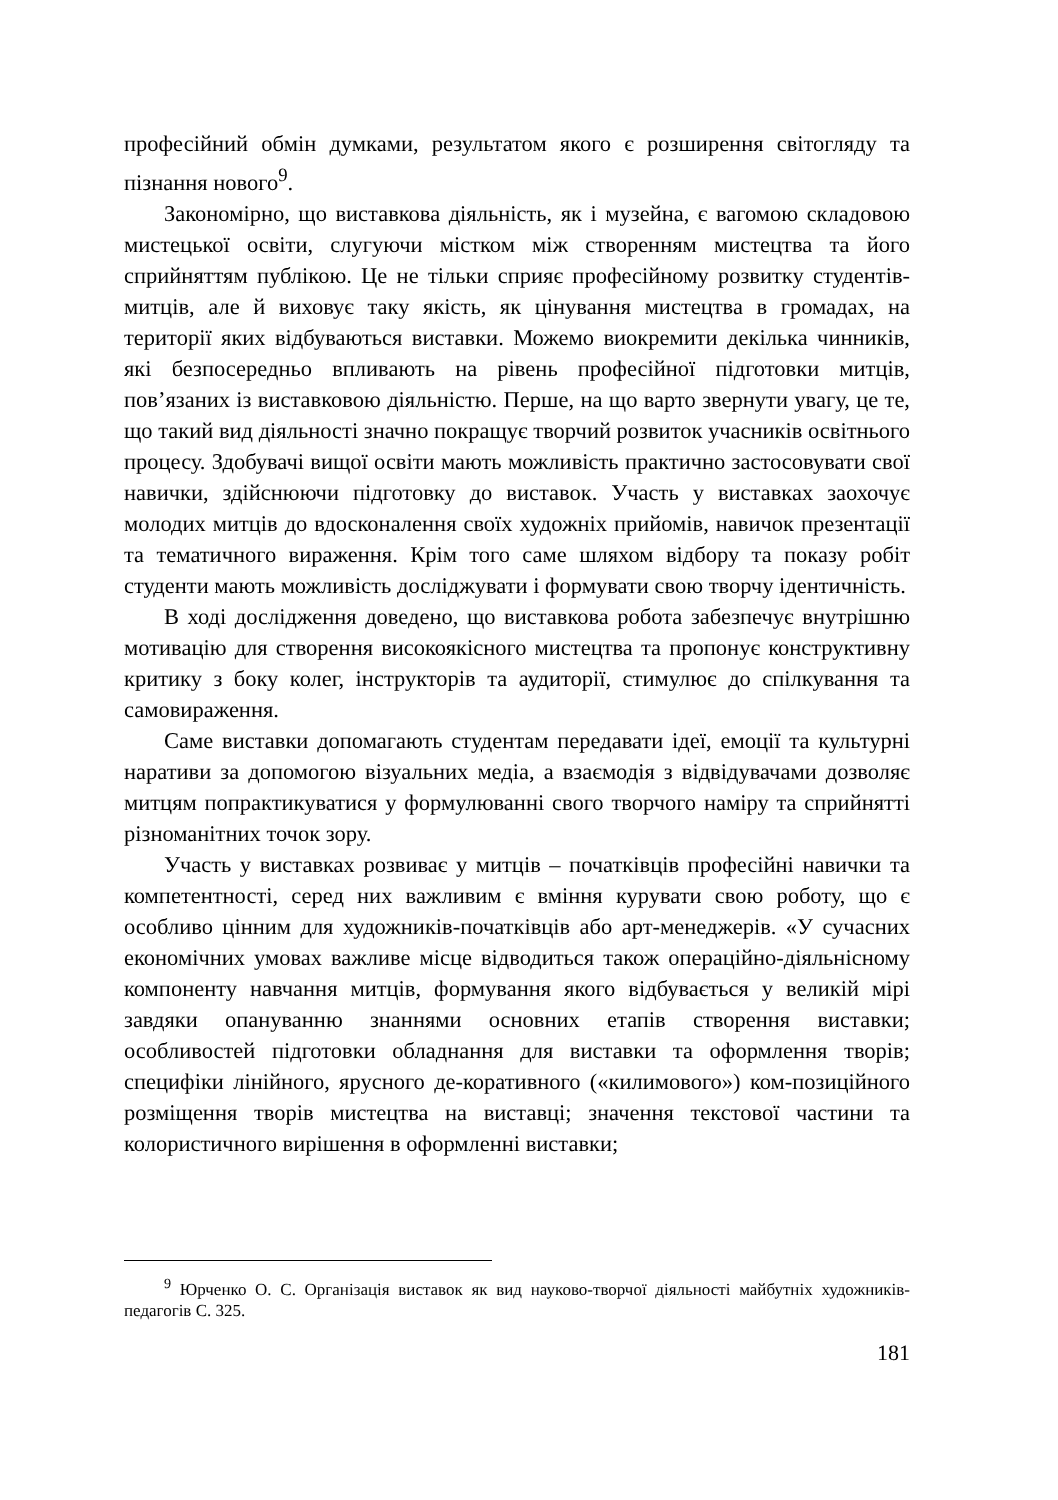професійний обмін думками, результатом якого є розширення світогляду та пізнання нового<sup>9</sup>.
Закономірно, що виставкова діяльність, як і музейна, є вагомою складовою мистецької освіти, слугуючи містком між створенням мистецтва та його сприйняттям публікою. Це не тільки сприяє професійному розвитку студентів-митців, але й виховує таку якість, як цінування мистецтва в громадах, на території яких відбуваються виставки. Можемо виокремити декілька чинників, які безпосередньо впливають на рівень професійної підготовки митців, пов’язаних із виставковою діяльністю. Перше, на що варто звернути увагу, це те, що такий вид діяльності значно покращує творчий розвиток учасників освітнього процесу. Здобувачі вищої освіти мають можливість практично застосовувати свої навички, здійснюючи підготовку до виставок. Участь у виставках заохочує молодих митців до вдосконалення своїх художніх прийомів, навичок презентації та тематичного вираження. Крім того саме шляхом відбору та показу робіт студенти мають можливість досліджувати і формувати свою творчу ідентичність.
В ході дослідження доведено, що виставкова робота забезпечує внутрішню мотивацію для створення високоякісного мистецтва та пропонує конструктивну критику з боку колег, інструкторів та аудиторії, стимулює до спілкування та самовираження.
Саме виставки допомагають студентам передавати ідеї, емоції та культурні наративи за допомогою візуальних медіа, а взаємодія з відвідувачами дозволяє митцям попрактикуватися у формулюванні свого творчого наміру та сприйнятті різноманітних точок зору.
Участь у виставках розвиває у митців – початківців професійні навички та компетентності, серед них важливим є вміння курувати свою роботу, що є особливо цінним для художників-початківців або арт-менеджерів. «У сучасних економічних умовах важливе місце відводиться також операційно-діяльнісному компоненту навчання митців, формування якого відбувається у великій мірі завдяки опануванню знаннями основних етапів створення виставки; особливостей підготовки обладнання для виставки та оформлення творів; специфіки лінійного, ярусного де-коративного («килимового») ком-позиційного розміщення творів мистецтва на виставці; значення текстової частини та колористичного вирішення в оформленні виставки;
<sup>9</sup> Юрченко О. С. Організація виставок як вид науково-творчої діяльності майбутніх художників-педагогів С. 325.
181